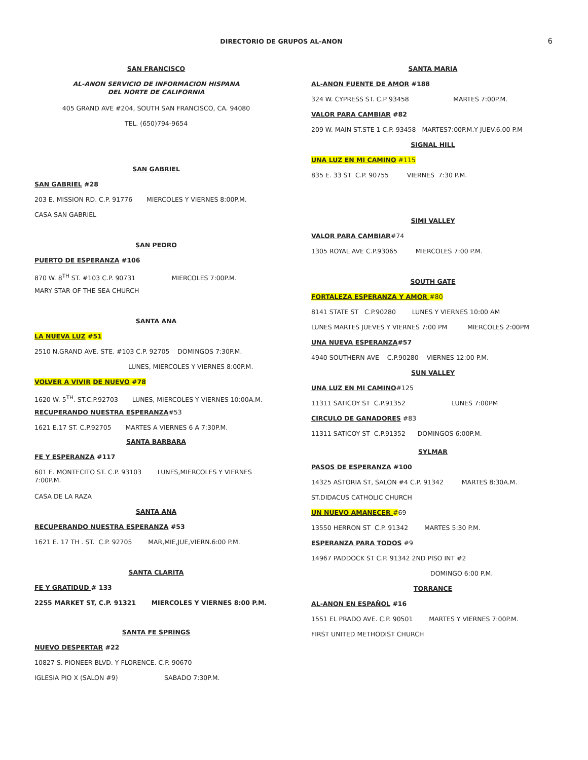DIRECTORIO DE GRUPOS AL-ANON
6
SAN FRANCISCO
AL-ANON SERVICIO DE INFORMACION HISPANA
DEL NORTE DE CALIFORNIA
405 GRAND AVE #204, SOUTH SAN FRANCISCO, CA. 94080
TEL. (650)794-9654
SAN GABRIEL
SAN GABRIEL #28
203 E. MISSION RD. C.P. 91776 MIERCOLES Y VIERNES 8:00P.M.
CASA SAN GABRIEL
SAN PEDRO
PUERTO DE ESPERANZA #106
870 W. 8<sup>TH</sup> ST. #103 C.P. 90731 MIERCOLES 7:00P.M.
MARY STAR OF THE SEA CHURCH
SANTA ANA
LA NUEVA LUZ #51
2510 N.GRAND AVE. STE. #103 C.P. 92705 DOMINGOS 7:30P.M.
LUNES, MIERCOLES Y VIERNES 8:00P.M.
VOLVER A VIVIR DE NUEVO #78
1620 W. 5<sup>TH</sup>. ST.C.P.92703 LUNES, MIERCOLES Y VIERNES 10:00A.M.
RECUPERANDO NUESTRA ESPERANZA#53
1621 E.17 ST. C.P.92705 MARTES A VIERNES 6 A 7:30P.M.
SANTA BARBARA
FE Y ESPERANZA #117
601 E. MONTECITO ST. C.P. 93103 LUNES,MIERCOLES Y VIERNES 7:00P.M.
CASA DE LA RAZA
SANTA ANA
RECUPERANDO NUESTRA ESPERANZA #53
1621 E. 17 TH . ST. C.P. 92705 MAR,MIE,JUE,VIERN.6:00 P.M.
SANTA CLARITA
FE Y GRATIDUD # 133
2255 MARKET ST, C.P. 91321 MIERCOLES Y VIERNES 8:00 P.M.
SANTA FE SPRINGS
NUEVO DESPERTAR #22
10827 S. PIONEER BLVD. Y FLORENCE. C.P. 90670
IGLESIA PIO X (SALON #9) SABADO 7:30P.M.
SANTA MARIA
AL-ANON FUENTE DE AMOR #188
324 W. CYPRESS ST. C.P 93458 MARTES 7:00P.M.
VALOR PARA CAMBIAR #82
209 W. MAIN ST.STE 1 C.P. 93458 MARTES7:00P.M.Y JUEV.6.00 P.M
SIGNAL HILL
UNA LUZ EN MI CAMINO #115
835 E. 33 ST C.P. 90755 VIERNES 7:30 P.M.
SIMI VALLEY
VALOR PARA CAMBIAR#74
1305 ROYAL AVE C.P.93065 MIERCOLES 7:00 P.M.
SOUTH GATE
FORTALEZA ESPERANZA Y AMOR #80
8141 STATE ST C.P.90280 LUNES Y VIERNES 10:00 AM
LUNES MARTES JUEVES Y VIERNES 7:00 PM MIERCOLES 2:00PM
UNA NUEVA ESPERANZA#57
4940 SOUTHERN AVE C.P.90280 VIERNES 12:00 P.M.
SUN VALLEY
UNA LUZ EN MI CAMINO#125
11311 SATICOY ST C.P.91352 LUNES 7:00PM
CIRCULO DE GANADORES #83
11311 SATICOY ST C.P.91352 DOMINGOS 6:00P.M.
SYLMAR
PASOS DE ESPERANZA #100
14325 ASTORIA ST, SALON #4 C.P. 91342 MARTES 8:30A.M.
ST.DIDACUS CATHOLIC CHURCH
UN NUEVO AMANECER #69
13550 HERRON ST C.P. 91342 MARTES 5:30 P.M.
ESPERANZA PARA TODOS #9
14967 PADDOCK ST C.P. 91342 2ND PISO INT #2
DOMINGO 6:00 P.M.
TORRANCE
AL-ANON EN ESPAÑOL #16
1551 EL PRADO AVE. C.P. 90501 MARTES Y VIERNES 7:00P.M.
FIRST UNITED METHODIST CHURCH